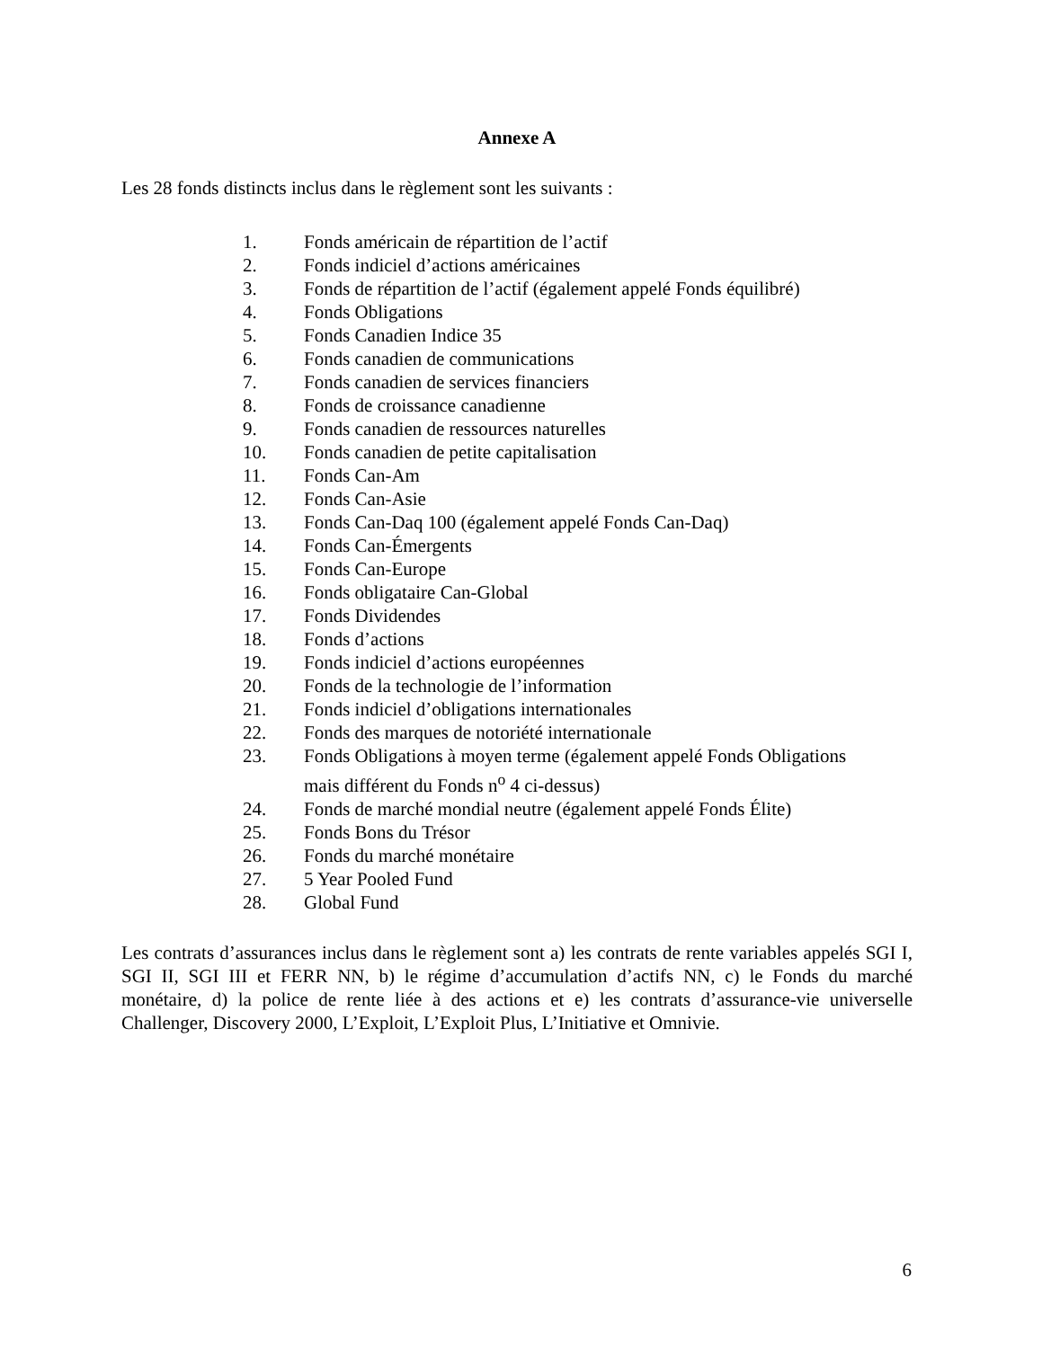Annexe A
Les 28 fonds distincts inclus dans le règlement sont les suivants :
1. Fonds américain de répartition de l’actif
2. Fonds indiciel d’actions américaines
3. Fonds de répartition de l’actif (également appelé Fonds équilibré)
4. Fonds Obligations
5. Fonds Canadien Indice 35
6. Fonds canadien de communications
7. Fonds canadien de services financiers
8. Fonds de croissance canadienne
9. Fonds canadien de ressources naturelles
10. Fonds canadien de petite capitalisation
11. Fonds Can-Am
12. Fonds Can-Asie
13. Fonds Can-Daq 100 (également appelé Fonds Can-Daq)
14. Fonds Can-Émergents
15. Fonds Can-Europe
16. Fonds obligataire Can-Global
17. Fonds Dividendes
18. Fonds d’actions
19. Fonds indiciel d’actions européennes
20. Fonds de la technologie de l’information
21. Fonds indiciel d’obligations internationales
22. Fonds des marques de notoriété internationale
23. Fonds Obligations à moyen terme (également appelé Fonds Obligations
mais différent du Fonds n<sup>o</sup> 4 ci-dessus)
24. Fonds de marché mondial neutre (également appelé Fonds Élite)
25. Fonds Bons du Trésor
26. Fonds du marché monétaire
27. 5 Year Pooled Fund
28. Global Fund
Les contrats d’assurances inclus dans le règlement sont a) les contrats de rente variables appelés SGI I, SGI II, SGI III et FERR NN, b) le régime d’accumulation d’actifs NN, c) le Fonds du marché monétaire, d) la police de rente liée à des actions et e) les contrats d’assurance-vie universelle Challenger, Discovery 2000, L’Exploit, L’Exploit Plus, L’Initiative et Omnivie.
6